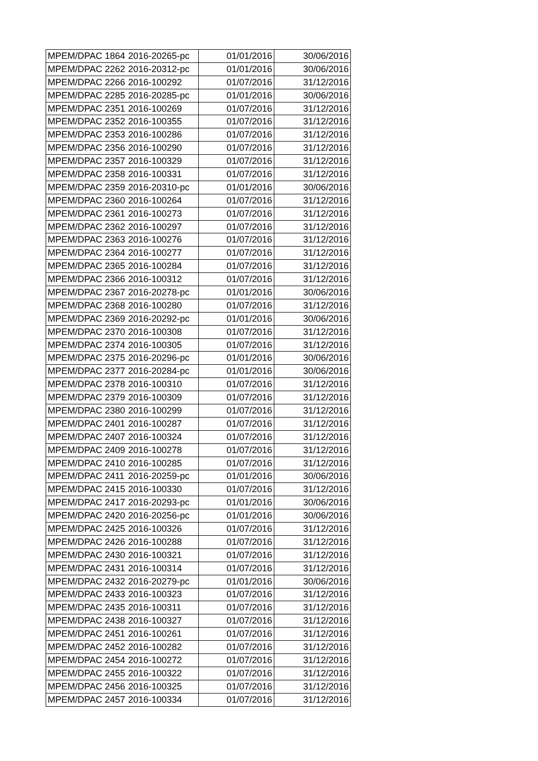| MPEM/DPAC 1864 | 2016-20265-pc | 01/01/2016 | 30/06/2016 |
| MPEM/DPAC 2262 | 2016-20312-pc | 01/01/2016 | 30/06/2016 |
| MPEM/DPAC 2266 | 2016-100292 | 01/07/2016 | 31/12/2016 |
| MPEM/DPAC 2285 | 2016-20285-pc | 01/01/2016 | 30/06/2016 |
| MPEM/DPAC 2351 | 2016-100269 | 01/07/2016 | 31/12/2016 |
| MPEM/DPAC 2352 | 2016-100355 | 01/07/2016 | 31/12/2016 |
| MPEM/DPAC 2353 | 2016-100286 | 01/07/2016 | 31/12/2016 |
| MPEM/DPAC 2356 | 2016-100290 | 01/07/2016 | 31/12/2016 |
| MPEM/DPAC 2357 | 2016-100329 | 01/07/2016 | 31/12/2016 |
| MPEM/DPAC 2358 | 2016-100331 | 01/07/2016 | 31/12/2016 |
| MPEM/DPAC 2359 | 2016-20310-pc | 01/01/2016 | 30/06/2016 |
| MPEM/DPAC 2360 | 2016-100264 | 01/07/2016 | 31/12/2016 |
| MPEM/DPAC 2361 | 2016-100273 | 01/07/2016 | 31/12/2016 |
| MPEM/DPAC 2362 | 2016-100297 | 01/07/2016 | 31/12/2016 |
| MPEM/DPAC 2363 | 2016-100276 | 01/07/2016 | 31/12/2016 |
| MPEM/DPAC 2364 | 2016-100277 | 01/07/2016 | 31/12/2016 |
| MPEM/DPAC 2365 | 2016-100284 | 01/07/2016 | 31/12/2016 |
| MPEM/DPAC 2366 | 2016-100312 | 01/07/2016 | 31/12/2016 |
| MPEM/DPAC 2367 | 2016-20278-pc | 01/01/2016 | 30/06/2016 |
| MPEM/DPAC 2368 | 2016-100280 | 01/07/2016 | 31/12/2016 |
| MPEM/DPAC 2369 | 2016-20292-pc | 01/01/2016 | 30/06/2016 |
| MPEM/DPAC 2370 | 2016-100308 | 01/07/2016 | 31/12/2016 |
| MPEM/DPAC 2374 | 2016-100305 | 01/07/2016 | 31/12/2016 |
| MPEM/DPAC 2375 | 2016-20296-pc | 01/01/2016 | 30/06/2016 |
| MPEM/DPAC 2377 | 2016-20284-pc | 01/01/2016 | 30/06/2016 |
| MPEM/DPAC 2378 | 2016-100310 | 01/07/2016 | 31/12/2016 |
| MPEM/DPAC 2379 | 2016-100309 | 01/07/2016 | 31/12/2016 |
| MPEM/DPAC 2380 | 2016-100299 | 01/07/2016 | 31/12/2016 |
| MPEM/DPAC 2401 | 2016-100287 | 01/07/2016 | 31/12/2016 |
| MPEM/DPAC 2407 | 2016-100324 | 01/07/2016 | 31/12/2016 |
| MPEM/DPAC 2409 | 2016-100278 | 01/07/2016 | 31/12/2016 |
| MPEM/DPAC 2410 | 2016-100285 | 01/07/2016 | 31/12/2016 |
| MPEM/DPAC 2411 | 2016-20259-pc | 01/01/2016 | 30/06/2016 |
| MPEM/DPAC 2415 | 2016-100330 | 01/07/2016 | 31/12/2016 |
| MPEM/DPAC 2417 | 2016-20293-pc | 01/01/2016 | 30/06/2016 |
| MPEM/DPAC 2420 | 2016-20256-pc | 01/01/2016 | 30/06/2016 |
| MPEM/DPAC 2425 | 2016-100326 | 01/07/2016 | 31/12/2016 |
| MPEM/DPAC 2426 | 2016-100288 | 01/07/2016 | 31/12/2016 |
| MPEM/DPAC 2430 | 2016-100321 | 01/07/2016 | 31/12/2016 |
| MPEM/DPAC 2431 | 2016-100314 | 01/07/2016 | 31/12/2016 |
| MPEM/DPAC 2432 | 2016-20279-pc | 01/01/2016 | 30/06/2016 |
| MPEM/DPAC 2433 | 2016-100323 | 01/07/2016 | 31/12/2016 |
| MPEM/DPAC 2435 | 2016-100311 | 01/07/2016 | 31/12/2016 |
| MPEM/DPAC 2438 | 2016-100327 | 01/07/2016 | 31/12/2016 |
| MPEM/DPAC 2451 | 2016-100261 | 01/07/2016 | 31/12/2016 |
| MPEM/DPAC 2452 | 2016-100282 | 01/07/2016 | 31/12/2016 |
| MPEM/DPAC 2454 | 2016-100272 | 01/07/2016 | 31/12/2016 |
| MPEM/DPAC 2455 | 2016-100322 | 01/07/2016 | 31/12/2016 |
| MPEM/DPAC 2456 | 2016-100325 | 01/07/2016 | 31/12/2016 |
| MPEM/DPAC 2457 | 2016-100334 | 01/07/2016 | 31/12/2016 |